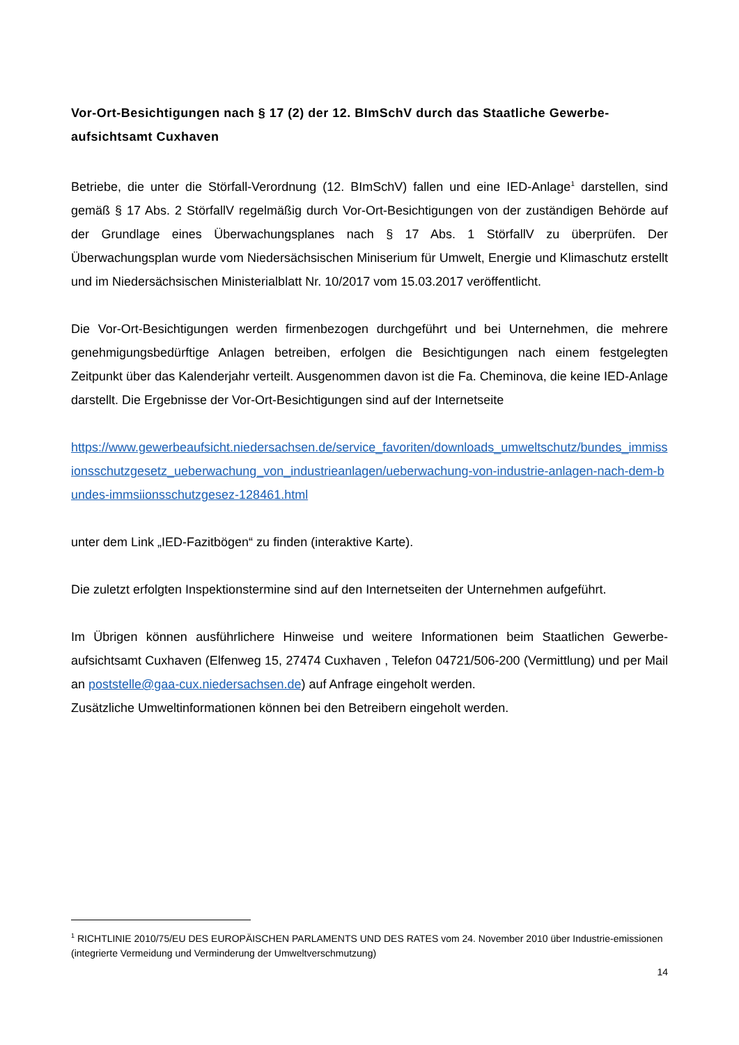Vor-Ort-Besichtigungen nach § 17 (2) der 12. BImSchV durch das Staatliche Gewerbe-aufsichtsamt Cuxhaven
Betriebe, die unter die Störfall-Verordnung (12. BImSchV) fallen und eine IED-Anlage<sup>1</sup> darstellen, sind gemäß § 17 Abs. 2 StörfallV regelmäßig durch Vor-Ort-Besichtigungen von der zuständigen Behörde auf der Grundlage eines Überwachungsplanes nach § 17 Abs. 1 StörfallV zu überprüfen. Der Überwachungsplan wurde vom Niedersächsischen Miniserium für Umwelt, Energie und Klimaschutz erstellt und im Niedersächsischen Ministerialblatt Nr. 10/2017 vom 15.03.2017 veröffentlicht.
Die Vor-Ort-Besichtigungen werden firmenbezogen durchgeführt und bei Unternehmen, die mehrere genehmigungsbedürftige Anlagen betreiben, erfolgen die Besichtigungen nach einem festgelegten Zeitpunkt über das Kalenderjahr verteilt. Ausgenommen davon ist die Fa. Cheminova, die keine IED-Anlage darstellt. Die Ergebnisse der Vor-Ort-Besichtigungen sind auf der Internetseite
https://www.gewerbeaufsicht.niedersachsen.de/service_favoriten/downloads_umweltschutz/bundes_immissionsschutzgesetz_ueberwachung_von_industrieanlagen/ueberwachung-von-industrie-anlagen-nach-dem-bundes-immsiionsschutzgesez-128461.html
unter dem Link „IED-Fazitbögen“ zu finden (interaktive Karte).
Die zuletzt erfolgten Inspektionstermine sind auf den Internetseiten der Unternehmen aufgeführt.
Im Übrigen können ausführlichere Hinweise und weitere Informationen beim Staatlichen Gewerbe-aufsichtsamt Cuxhaven (Elfenweg 15, 27474 Cuxhaven , Telefon 04721/506-200 (Vermittlung) und per Mail an poststelle@gaa-cux.niedersachsen.de) auf Anfrage eingeholt werden.
Zusätzliche Umweltinformationen können bei den Betreibern eingeholt werden.
<sup>1</sup> RICHTLINIE 2010/75/EU DES EUROPÄISCHEN PARLAMENTS UND DES RATES vom 24. November 2010 über Industrie-emissionen (integrierte Vermeidung und Verminderung der Umweltverschmutzung)
14